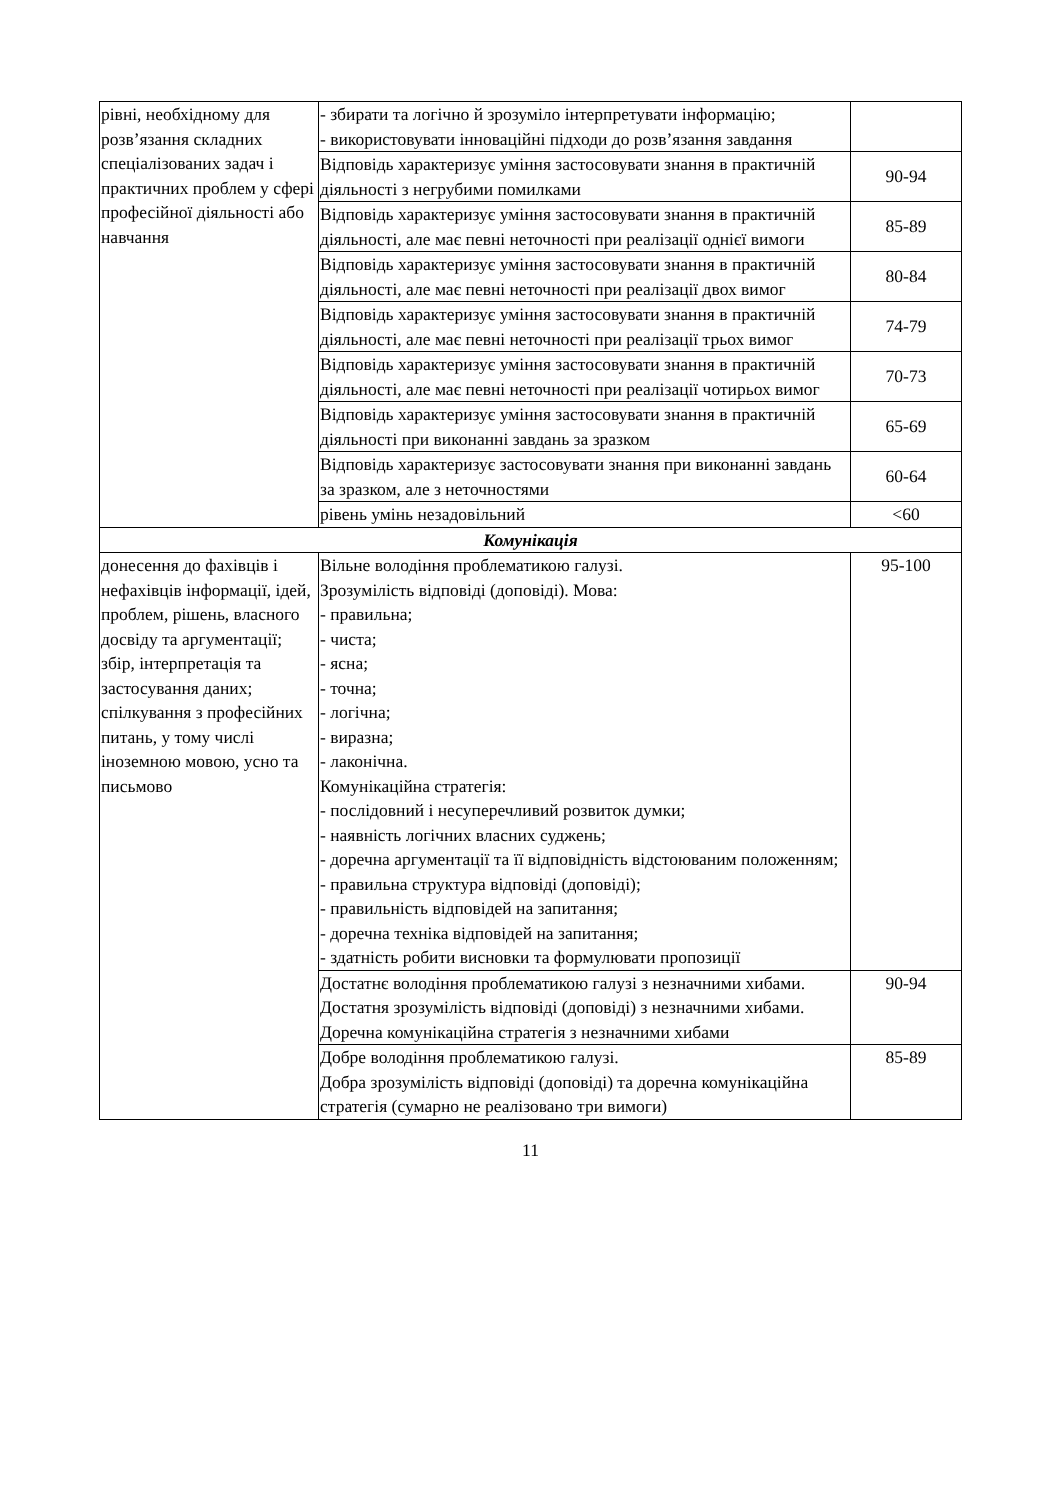| рівні, необхідному для розв’язання складних спеціалізованих задач і практичних проблем у сфері професійної діяльності або навчання | - збирати та логічно й зрозуміло інтерпретувати інформацію; - використовувати інноваційні підходи до розв’язання завдання | |
| | Відповідь характеризує уміння застосовувати знання в практичній діяльності з негрубими помилками | 90-94 |
| | Відповідь характеризує уміння застосовувати знання в практичній діяльності, але має певні неточності при реалізації однієї вимоги | 85-89 |
| | Відповідь характеризує уміння застосовувати знання в практичній діяльності, але має певні неточності при реалізації двох вимог | 80-84 |
| | Відповідь характеризує уміння застосовувати знання в практичній діяльності, але має певні неточності при реалізації трьох вимог | 74-79 |
| | Відповідь характеризує уміння застосовувати знання в практичній діяльності, але має певні неточності при реалізації чотирьох вимог | 70-73 |
| | Відповідь характеризує уміння застосовувати знання в практичній діяльності при виконанні завдань за зразком | 65-69 |
| | Відповідь характеризує застосовувати знання при виконанні завдань за зразком, але з неточностями | 60-64 |
| | рівень умінь незадовільний | <60 |
| Комунікація | | |
| донесення до фахівців і нефахівців інформації, ідей, проблем, рішень, власного досвіду та аргументації; збір, інтерпретація та застосування даних; спілкування з професійних питань, у тому числі іноземною мовою, усно та письмово | Вільне володіння проблематикою галузі. Зрозумілість відповіді (доповіді). Мова: - правильна; - чиста; - ясна; - точна; - логічна; - виразна; - лаконічна. Комунікаційна стратегія: - послідовний і несуперечливий розвиток думки; - наявність логічних власних суджень; - доречна аргументації та її відповідність відстоюваним положенням; - правильна структура відповіді (доповіді); - правильність відповідей на запитання; - доречна техніка відповідей на запитання; - здатність робити висновки та формулювати пропозиції | 95-100 |
| | Достатнє володіння проблематикою галузі з незначними хибами. Достатня зрозумілість відповіді (доповіді) з незначними хибами. Доречна комунікаційна стратегія з незначними хибами | 90-94 |
| | Добре володіння проблематикою галузі. Добра зрозумілість відповіді (доповіді) та доречна комунікаційна стратегія (сумарно не реалізовано три вимоги) | 85-89 |
11